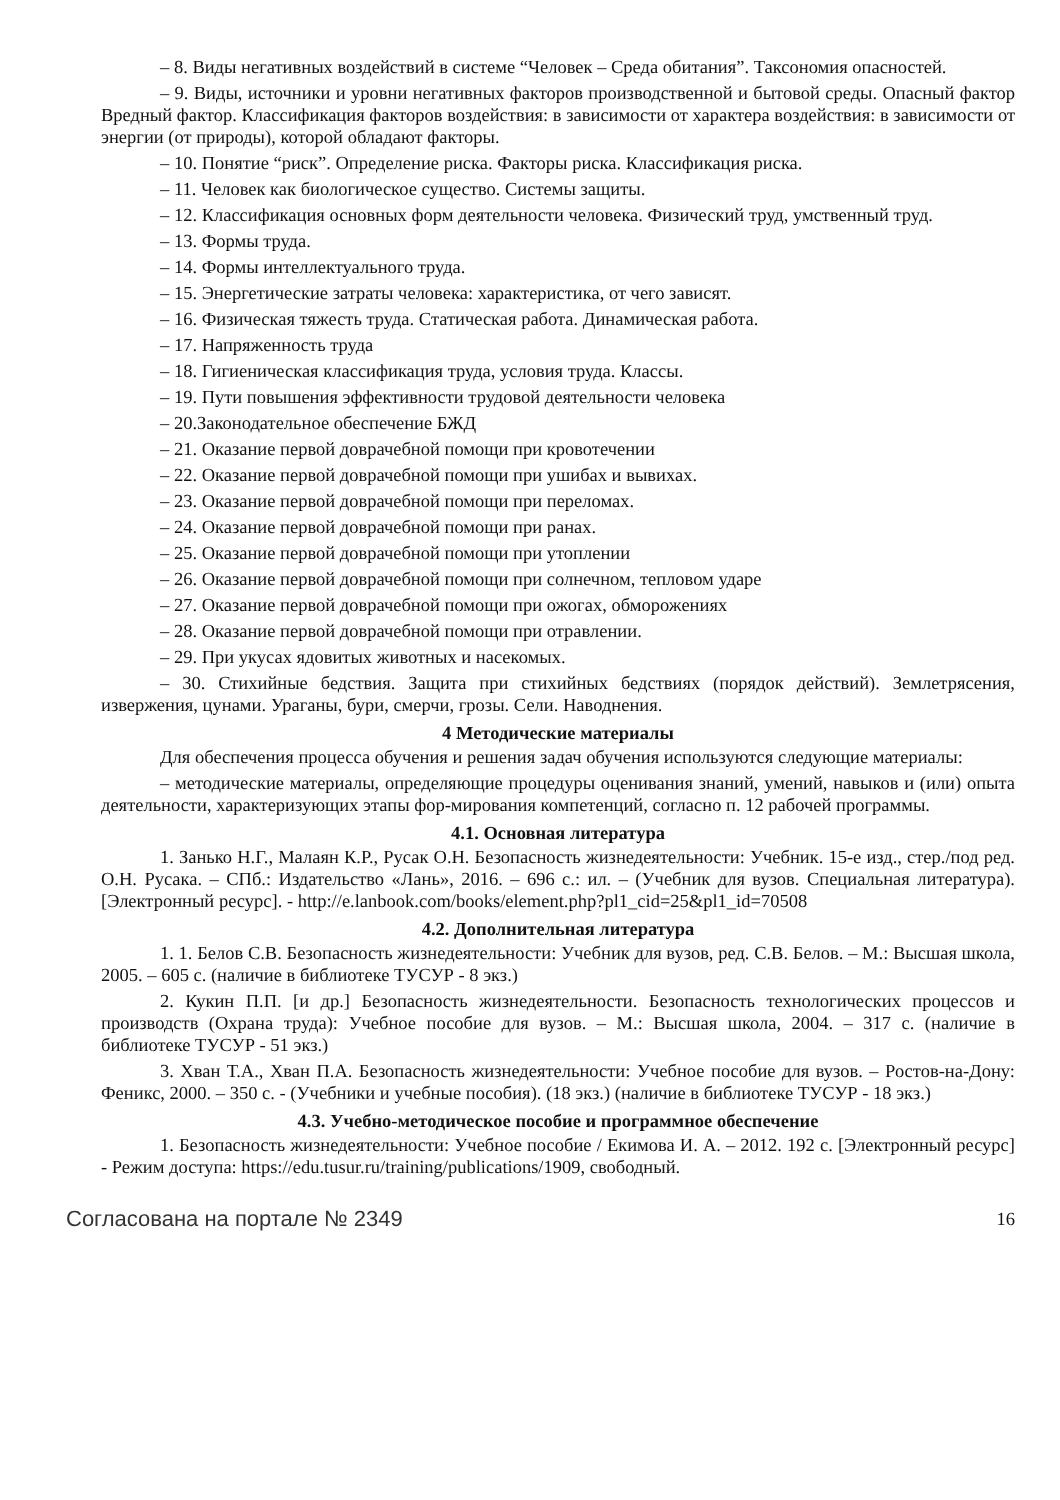– 8. Виды негативных воздействий в системе “Человек – Среда обитания”. Таксономия опасностей.
– 9. Виды, источники и уровни негативных факторов производственной и бытовой среды. Опасный фактор Вредный фактор. Классификация факторов воздействия: в зависимости от характера воздействия: в зависимости от энергии (от природы), которой обладают факторы.
– 10. Понятие “риск”. Определение риска. Факторы риска. Классификация риска.
– 11. Человек как биологическое существо. Системы защиты.
– 12. Классификация основных форм деятельности человека. Физический труд, умственный труд.
– 13. Формы труда.
– 14. Формы интеллектуального труда.
– 15. Энергетические затраты человека: характеристика, от чего зависят.
– 16. Физическая тяжесть труда. Статическая работа. Динамическая работа.
– 17. Напряженность труда
– 18. Гигиеническая классификация труда, условия труда. Классы.
– 19. Пути повышения эффективности трудовой деятельности человека
– 20.Законодательное обеспечение БЖД
– 21. Оказание первой доврачебной помощи при кровотечении
– 22. Оказание первой доврачебной помощи при ушибах и вывихах.
– 23. Оказание первой доврачебной помощи при переломах.
– 24. Оказание первой доврачебной помощи при ранах.
– 25. Оказание первой доврачебной помощи при утоплении
– 26. Оказание первой доврачебной помощи при солнечном, тепловом ударе
– 27. Оказание первой доврачебной помощи при ожогах, обморожениях
– 28. Оказание первой доврачебной помощи при отравлении.
– 29. При укусах ядовитых животных и насекомых.
– 30. Стихийные бедствия. Защита при стихийных бедствиях (порядок действий). Землетрясения, извержения, цунами. Ураганы, бури, смерчи, грозы. Сели. Наводнения.
4 Методические материалы
Для обеспечения процесса обучения и решения задач обучения используются следующие материалы:
– методические материалы, определяющие процедуры оценивания знаний, умений, навыков и (или) опыта деятельности, характеризующих этапы фор-мирования компетенций, согласно п. 12 рабочей программы.
4.1. Основная литература
1. Занько Н.Г., Малаян К.Р., Русак О.Н. Безопасность жизнедеятельности: Учебник. 15-е изд., стер./под ред. О.Н. Русака. – СПб.: Издательство «Лань», 2016. – 696 с.: ил. – (Учебник для вузов. Специальная литература). [Электронный ресурс]. - http://e.lanbook.com/books/element.php?pl1_cid=25&pl1_id=70508
4.2. Дополнительная литература
1. 1. Белов С.В. Безопасность жизнедеятельности: Учебник для вузов, ред. С.В. Белов. – М.: Высшая школа, 2005. – 605 с. (наличие в библиотеке ТУСУР - 8 экз.)
2. Кукин П.П. [и др.] Безопасность жизнедеятельности. Безопасность технологических процессов и производств (Охрана труда): Учебное пособие для вузов. – М.: Высшая школа, 2004. – 317 с. (наличие в библиотеке ТУСУР - 51 экз.)
3. Хван Т.А., Хван П.А. Безопасность жизнедеятельности: Учебное пособие для вузов. – Ростов-на-Дону: Феникс, 2000. – 350 с. - (Учебники и учебные пособия). (18 экз.) (наличие в библиотеке ТУСУР - 18 экз.)
4.3. Учебно-методическое пособие и программное обеспечение
1. Безопасность жизнедеятельности: Учебное пособие / Екимова И. А. – 2012. 192 с. [Электронный ресурс] - Режим доступа: https://edu.tusur.ru/training/publications/1909, свободный.
Согласована на портале № 2349 16